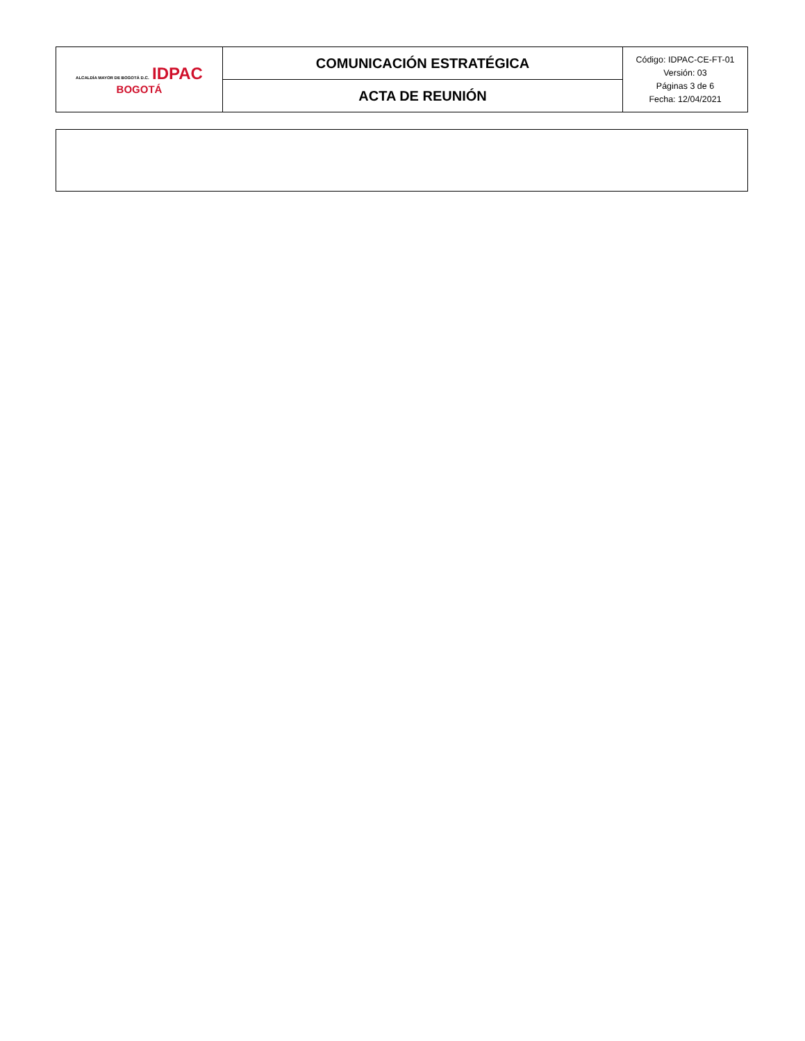| ALCALDÍA MAYOR DE BOGOTÁ D.C. IDPAC BOGOTÁ | COMUNICACIÓN ESTRATÉGICA | Código: IDPAC-CE-FT-01 Versión: 03 Páginas 3 de 6 Fecha: 12/04/2021 |
| | ACTA DE REUNIÓN | |